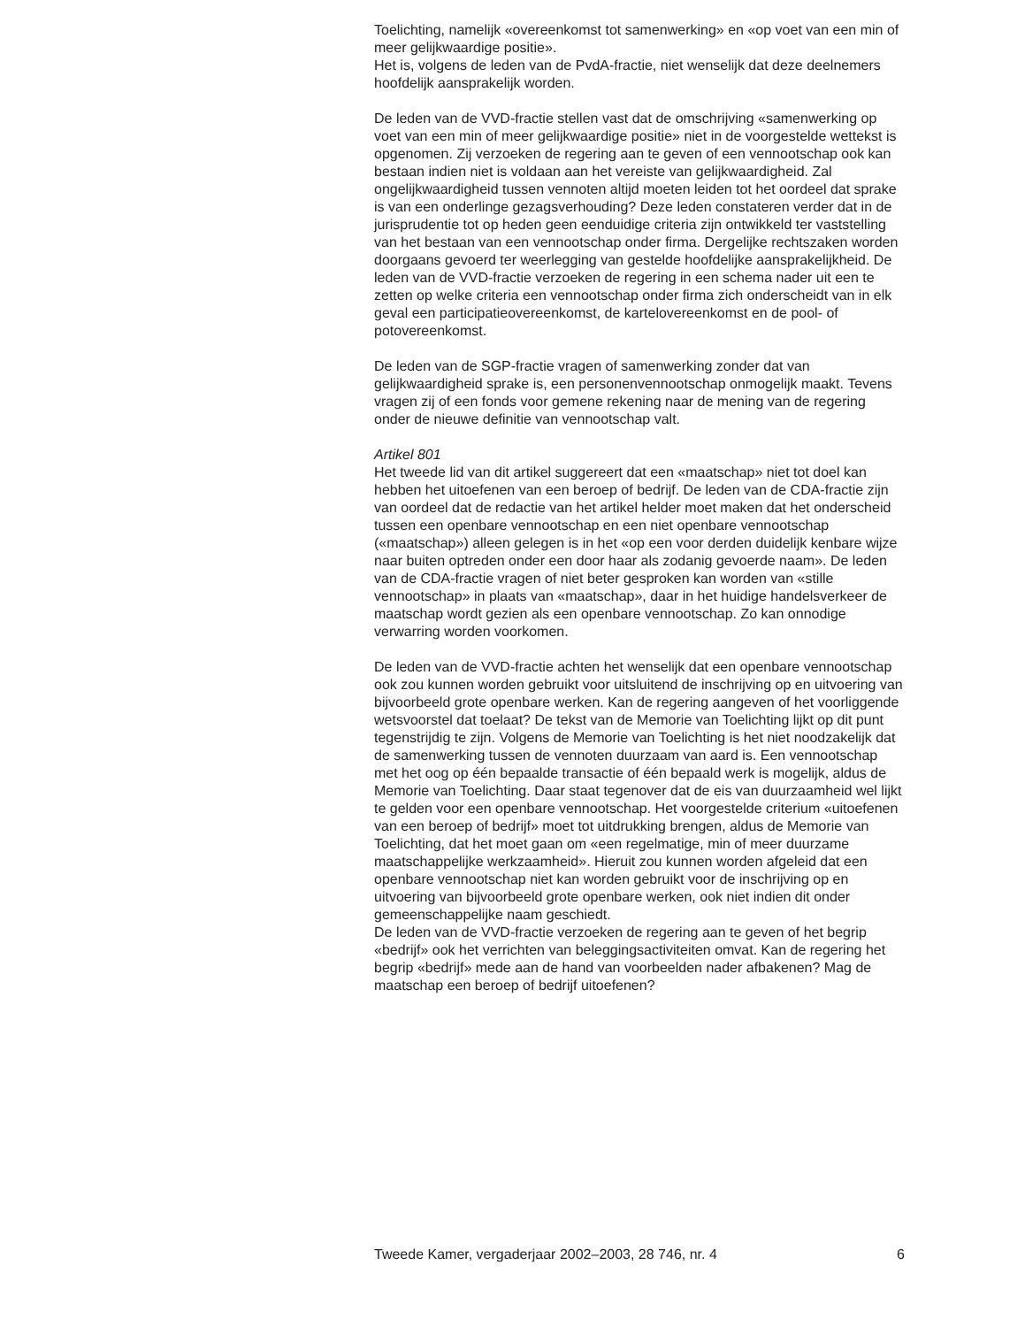Toelichting, namelijk «overeenkomst tot samenwerking» en «op voet van een min of meer gelijkwaardige positie».
Het is, volgens de leden van de PvdA-fractie, niet wenselijk dat deze deelnemers hoofdelijk aansprakelijk worden.
De leden van de VVD-fractie stellen vast dat de omschrijving «samenwerking op voet van een min of meer gelijkwaardige positie» niet in de voorgestelde wettekst is opgenomen. Zij verzoeken de regering aan te geven of een vennootschap ook kan bestaan indien niet is voldaan aan het vereiste van gelijkwaardigheid. Zal ongelijkwaardigheid tussen vennoten altijd moeten leiden tot het oordeel dat sprake is van een onderlinge gezagsverhouding? Deze leden constateren verder dat in de jurisprudentie tot op heden geen eenduidige criteria zijn ontwikkeld ter vaststelling van het bestaan van een vennootschap onder firma. Dergelijke rechtszaken worden doorgaans gevoerd ter weerlegging van gestelde hoofdelijke aansprakelijkheid. De leden van de VVD-fractie verzoeken de regering in een schema nader uit een te zetten op welke criteria een vennootschap onder firma zich onderscheidt van in elk geval een participatieovereenkomst, de kartelovereenkomst en de pool- of potovereenkomst.
De leden van de SGP-fractie vragen of samenwerking zonder dat van gelijkwaardigheid sprake is, een personenvennootschap onmogelijk maakt. Tevens vragen zij of een fonds voor gemene rekening naar de mening van de regering onder de nieuwe definitie van vennootschap valt.
Artikel 801
Het tweede lid van dit artikel suggereert dat een «maatschap» niet tot doel kan hebben het uitoefenen van een beroep of bedrijf. De leden van de CDA-fractie zijn van oordeel dat de redactie van het artikel helder moet maken dat het onderscheid tussen een openbare vennootschap en een niet openbare vennootschap («maatschap») alleen gelegen is in het «op een voor derden duidelijk kenbare wijze naar buiten optreden onder een door haar als zodanig gevoerde naam». De leden van de CDA-fractie vragen of niet beter gesproken kan worden van «stille vennootschap» in plaats van «maatschap», daar in het huidige handelsverkeer de maatschap wordt gezien als een openbare vennootschap. Zo kan onnodige verwarring worden voorkomen.
De leden van de VVD-fractie achten het wenselijk dat een openbare vennootschap ook zou kunnen worden gebruikt voor uitsluitend de inschrijving op en uitvoering van bijvoorbeeld grote openbare werken. Kan de regering aangeven of het voorliggende wetsvoorstel dat toelaat? De tekst van de Memorie van Toelichting lijkt op dit punt tegenstrijdig te zijn. Volgens de Memorie van Toelichting is het niet noodzakelijk dat de samenwerking tussen de vennoten duurzaam van aard is. Een vennootschap met het oog op één bepaalde transactie of één bepaald werk is mogelijk, aldus de Memorie van Toelichting. Daar staat tegenover dat de eis van duurzaamheid wel lijkt te gelden voor een openbare vennootschap. Het voorgestelde criterium «uitoefenen van een beroep of bedrijf» moet tot uitdrukking brengen, aldus de Memorie van Toelichting, dat het moet gaan om «een regelmatige, min of meer duurzame maatschappelijke werkzaamheid». Hieruit zou kunnen worden afgeleid dat een openbare vennootschap niet kan worden gebruikt voor de inschrijving op en uitvoering van bijvoorbeeld grote openbare werken, ook niet indien dit onder gemeenschappelijke naam geschiedt.
De leden van de VVD-fractie verzoeken de regering aan te geven of het begrip «bedrijf» ook het verrichten van beleggingsactiviteiten omvat. Kan de regering het begrip «bedrijf» mede aan de hand van voorbeelden nader afbakenen? Mag de maatschap een beroep of bedrijf uitoefenen?
Tweede Kamer, vergaderjaar 2002–2003, 28 746, nr. 4 6